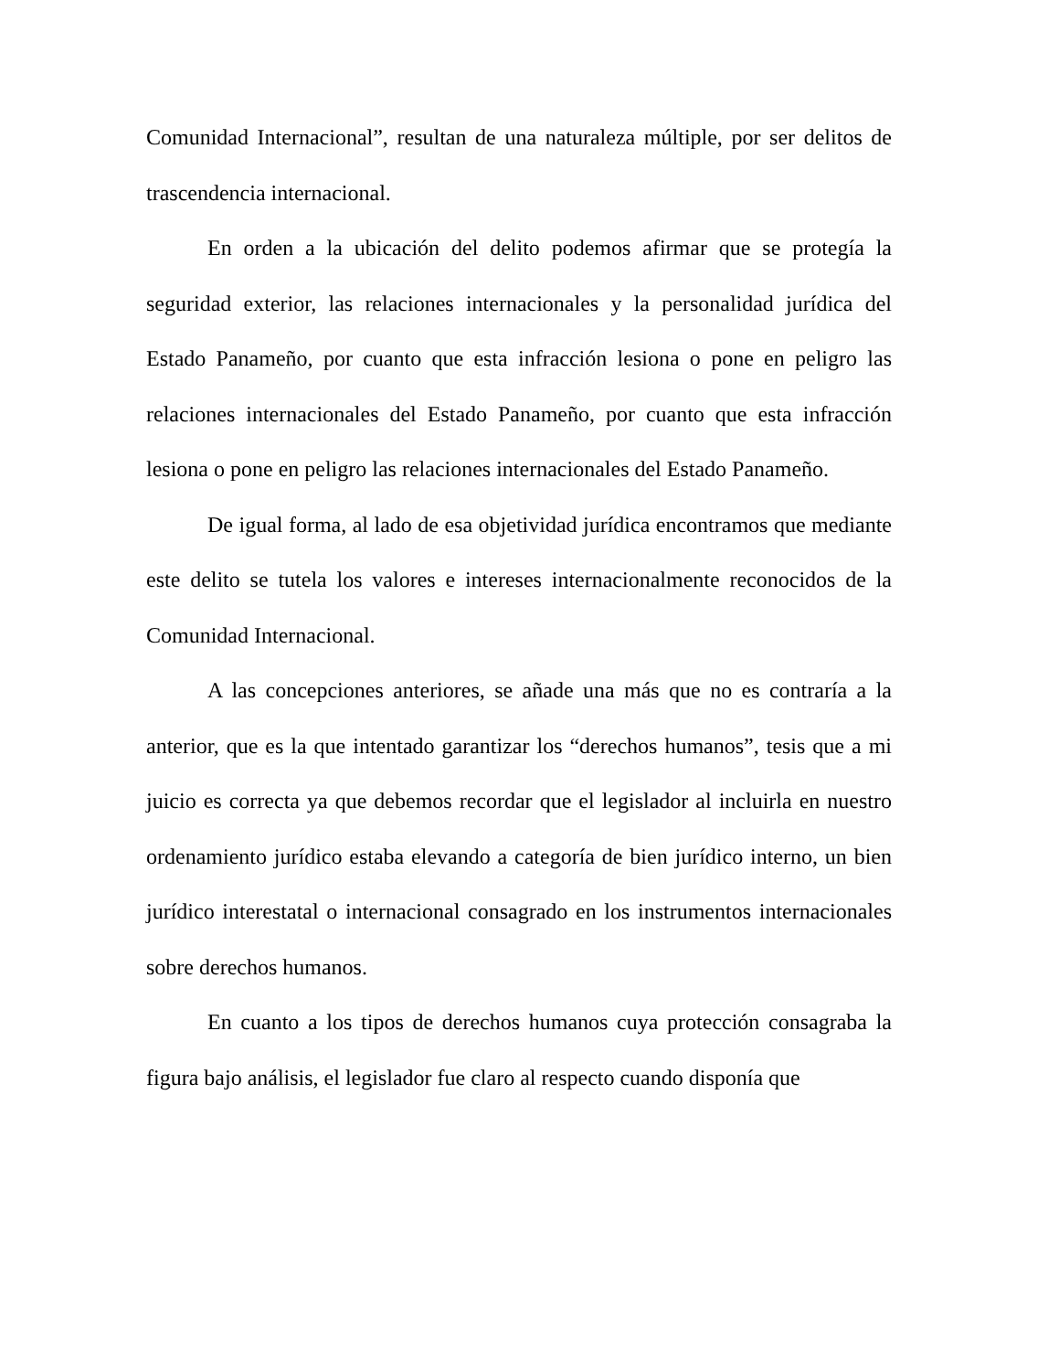Comunidad Internacional”, resultan de una naturaleza múltiple, por ser delitos de trascendencia internacional.
En orden a la ubicación del delito podemos afirmar que se protegía la seguridad exterior, las relaciones internacionales y la personalidad jurídica del Estado Panameño, por cuanto que esta infracción lesiona o pone en peligro las relaciones internacionales del Estado Panameño, por cuanto que esta infracción lesiona o pone en peligro las relaciones internacionales del Estado Panameño.
De igual forma, al lado de esa objetividad jurídica encontramos que mediante este delito se tutela los valores e intereses internacionalmente reconocidos de la Comunidad Internacional.
A las concepciones anteriores, se añade una más que no es contraría a la anterior, que es la que intentado garantizar los “derechos humanos”, tesis que a mi juicio es correcta ya que debemos recordar que el legislador al incluirla en nuestro ordenamiento jurídico estaba elevando a categoría de bien jurídico interno, un bien jurídico interestatal o internacional consagrado en los instrumentos internacionales sobre derechos humanos.
En cuanto a los tipos de derechos humanos cuya protección consagraba la figura bajo análisis, el legislador fue claro al respecto cuando disponía que